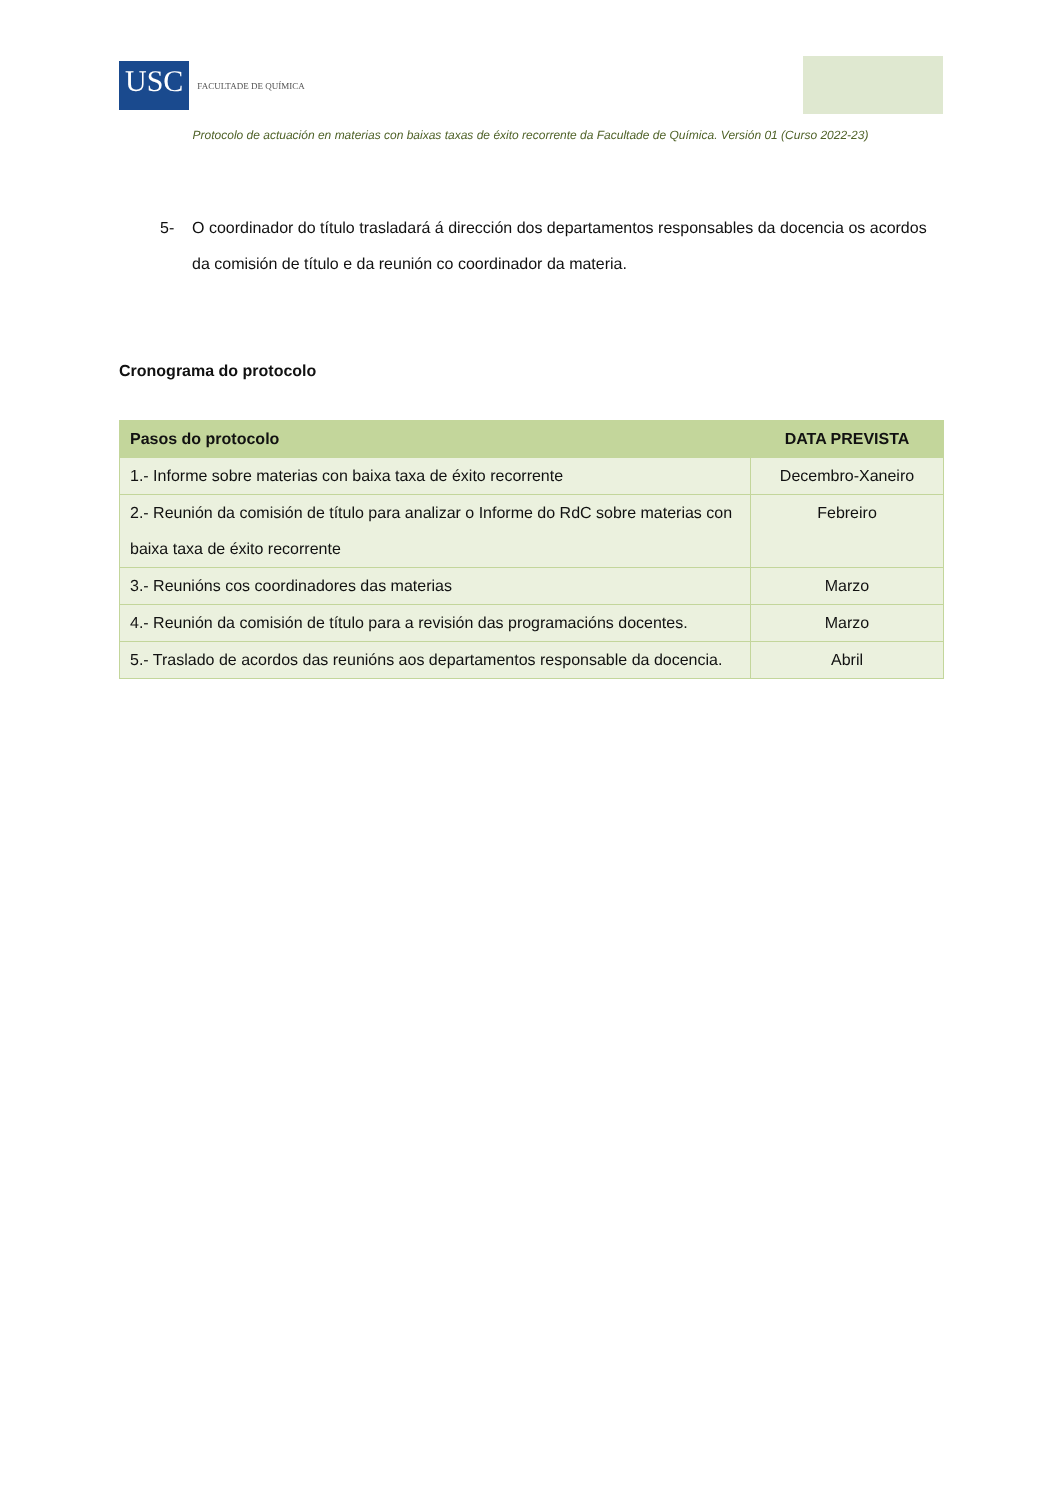USC
FACULTADE DE QUÍMICA
Protocolo de actuación en materias con baixas taxas de éxito recorrente da Facultade de Química. Versión 01 (Curso 2022-23)
5- O coordinador do título trasladará á dirección dos departamentos responsables da docencia os acordos da comisión de título e da reunión co coordinador da materia.
Cronograma do protocolo
| Pasos do protocolo | DATA PREVISTA |
| --- | --- |
| 1.- Informe sobre materias con baixa taxa de éxito recorrente | Decembro-Xaneiro |
| 2.- Reunión da comisión de título para analizar o Informe do RdC sobre materias con baixa taxa de éxito recorrente | Febreiro |
| 3.- Reunións cos coordinadores das materias | Marzo |
| 4.- Reunión da comisión de título para a revisión das programacións docentes. | Marzo |
| 5.- Traslado de acordos das reunións aos departamentos responsable da docencia. | Abril |